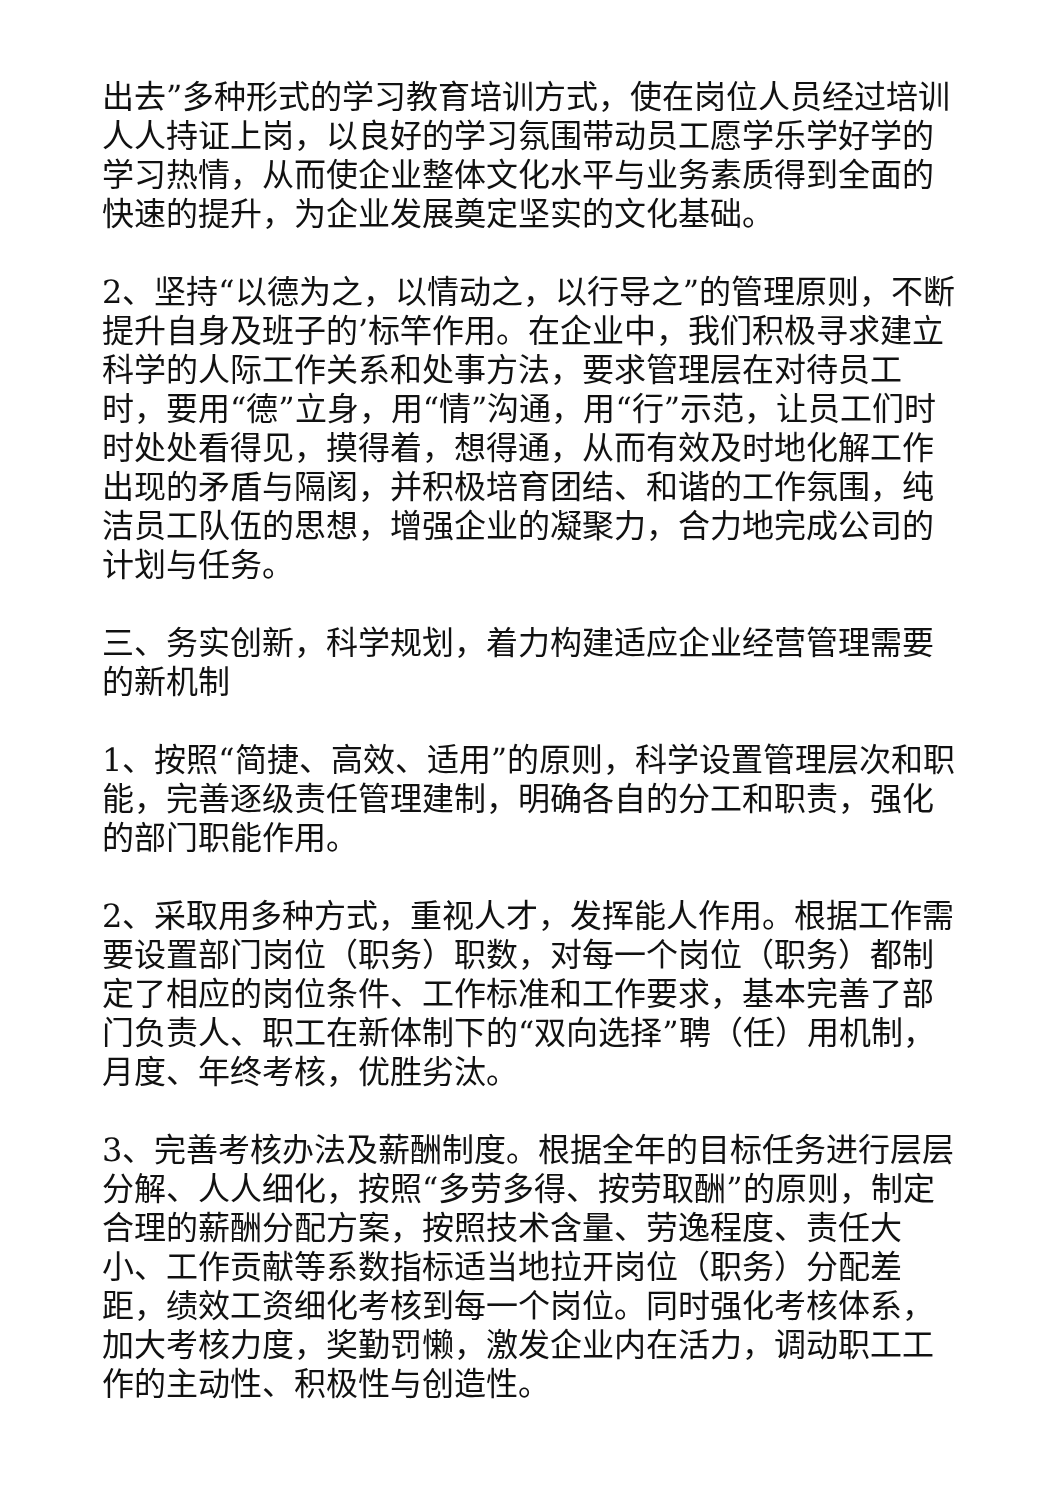出去”多种形式的学习教育培训方式，使在岗位人员经过培训人人持证上岗，以良好的学习氛围带动员工愿学乐学好学的学习热情，从而使企业整体文化水平与业务素质得到全面的快速的提升，为企业发展奠定坚实的文化基础。
2、坚持“以德为之，以情动之，以行导之”的管理原则，不断提升自身及班子的’标竿作用。在企业中，我们积极寻求建立科学的人际工作关系和处事方法，要求管理层在对待员工时，要用“德”立身，用“情”沟通，用“行”示范，让员工们时时处处看得见，摸得着，想得通，从而有效及时地化解工作出现的矛盾与隔阂，并积极培育团结、和谐的工作氛围，纯洁员工队伍的思想，增强企业的凝聚力，合力地完成公司的计划与任务。
三、务实创新，科学规划，着力构建适应企业经营管理需要的新机制
1、按照“简捷、高效、适用”的原则，科学设置管理层次和职能，完善逐级责任管理建制，明确各自的分工和职责，强化的部门职能作用。
2、采取用多种方式，重视人才，发挥能人作用。根据工作需要设置部门岗位（职务）职数，对每一个岗位（职务）都制定了相应的岗位条件、工作标准和工作要求，基本完善了部门负责人、职工在新体制下的“双向选择”聘（任）用机制，月度、年终考核，优胜劣汰。
3、完善考核办法及薪酬制度。根据全年的目标任务进行层层分解、人人细化，按照“多劳多得、按劳取酬”的原则，制定合理的薪酬分配方案，按照技术含量、劳逸程度、责任大小、工作贡献等系数指标适当地拉开岗位（职务）分配差距，绩效工资细化考核到每一个岗位。同时强化考核体系，加大考核力度，奖勤罚懒，激发企业内在活力，调动职工工作的主动性、积极性与创造性。